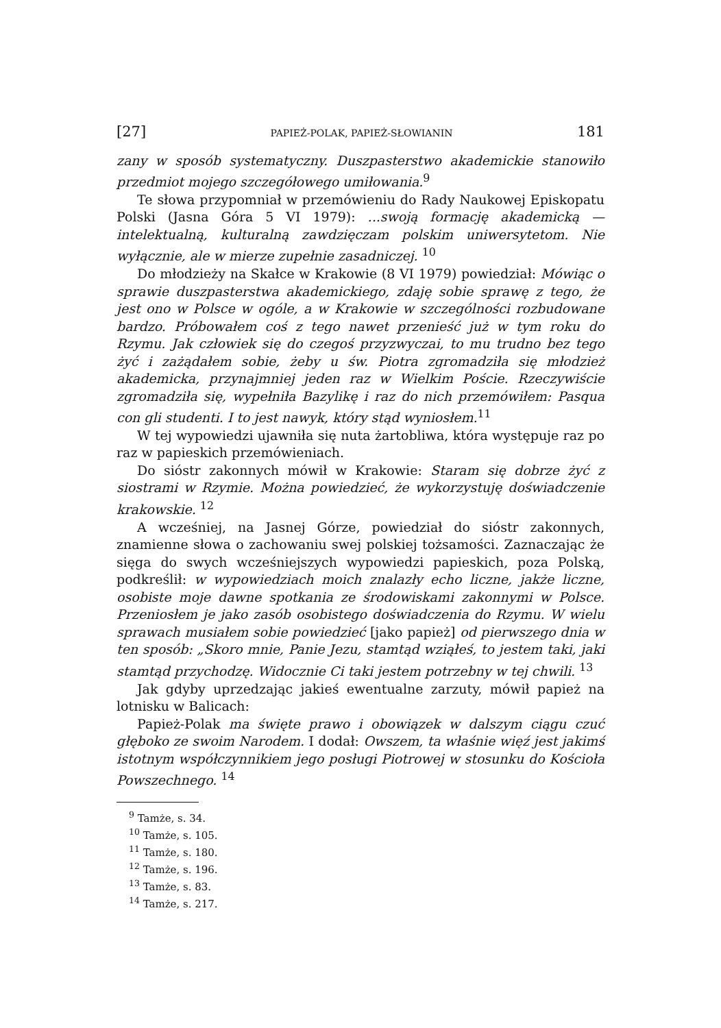[27] PAPIEŻ-POLAK, PAPIEŻ-SŁOWIANIN 181
zany w sposób systematyczny. Duszpasterstwo akademickie stanowiło przedmiot mojego szczegółowego umiłowania.<sup>9</sup>
Te słowa przypomniał w przemówieniu do Rady Naukowej Episkopatu Polski (Jasna Góra 5 VI 1979): ...swoją formację akademicką — intelektualną, kulturalną zawdzięczam polskim uniwersytetom. Nie wyłącznie, ale w mierze zupełnie zasadniczej. <sup>10</sup>
Do młodzieży na Skałce w Krakowie (8 VI 1979) powiedział: Mówiąc o sprawie duszpasterstwa akademickiego, zdaję sobie sprawę z tego, że jest ono w Polsce w ogóle, a w Krakowie w szczególności rozbudowane bardzo. Próbowałem coś z tego nawet przenieść już w tym roku do Rzymu. Jak człowiek się do czegoś przyzwyczai, to mu trudno bez tego żyć i zażądałem sobie, żeby u św. Piotra zgromadziła się młodzież akademicka, przynajmniej jeden raz w Wielkim Poście. Rzeczywiście zgromadziła się, wypełniła Bazylikę i raz do nich przemówiłem: Pasqua con gli studenti. I to jest nawyk, który stąd wyniosłem.<sup>11</sup>
W tej wypowiedzi ujawniła się nuta żartobliwa, która występuje raz po raz w papieskich przemówieniach.
Do sióstr zakonnych mówił w Krakowie: Staram się dobrze żyć z siostrami w Rzymie. Można powiedzieć, że wykorzystuję doświadczenie krakowskie. <sup>12</sup>
A wcześniej, na Jasnej Górze, powiedział do sióstr zakonnych, znamienne słowa o zachowaniu swej polskiej tożsamości. Zaznaczając że sięga do swych wcześniejszych wypowiedzi papieskich, poza Polską, podkreślił: w wypowiedziach moich znalazły echo liczne, jakże liczne, osobiste moje dawne spotkania ze środowiskami zakonnymi w Polsce. Przeniosłem je jako zasób osobistego doświadczenia do Rzymu. W wielu sprawach musiałem sobie powiedzieć [jako papież] od pierwszego dnia w ten sposób: „Skoro mnie, Panie Jezu, stamtąd wziąłeś, to jestem taki, jaki stamtąd przychodzę. Widocznie Ci taki jestem potrzebny w tej chwili. <sup>13</sup>
Jak gdyby uprzedzając jakieś ewentualne zarzuty, mówił papież na lotnisku w Balicach:
Papież-Polak ma święte prawo i obowiązek w dalszym ciągu czuć głęboko ze swoim Narodem. I dodał: Owszem, ta właśnie więź jest jakimś istotnym współczynnikiem jego posługi Piotrowej w stosunku do Kościoła Powszechnego. <sup>14</sup>
<sup>9</sup> Tamże, s. 34.
<sup>10</sup> Tamże, s. 105.
<sup>11</sup> Tamże, s. 180.
<sup>12</sup> Tamże, s. 196.
<sup>13</sup> Tamże, s. 83.
<sup>14</sup> Tamże, s. 217.